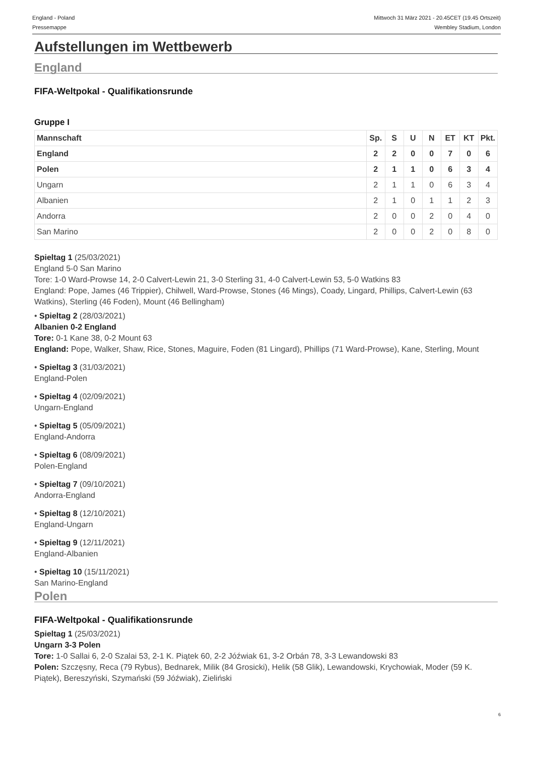England - Poland Mittwoch 31 März 2021 - 20.45CET (19.45 Ortszeit)
Pressemappe Wembley Stadium, London
Aufstellungen im Wettbewerb
England
FIFA-Weltpokal - Qualifikationsrunde
Gruppe I
| Mannschaft | Sp. | S | U | N | ET | KT | Pkt. |
| --- | --- | --- | --- | --- | --- | --- | --- |
| England | 2 | 2 | 0 | 0 | 7 | 0 | 6 |
| Polen | 2 | 1 | 1 | 0 | 6 | 3 | 4 |
| Ungarn | 2 | 1 | 1 | 0 | 6 | 3 | 4 |
| Albanien | 2 | 1 | 0 | 1 | 1 | 2 | 3 |
| Andorra | 2 | 0 | 0 | 2 | 0 | 4 | 0 |
| San Marino | 2 | 0 | 0 | 2 | 0 | 8 | 0 |
Spieltag 1 (25/03/2021)
England 5-0 San Marino
Tore: 1-0 Ward-Prowse 14, 2-0 Calvert-Lewin 21, 3-0 Sterling 31, 4-0 Calvert-Lewin 53, 5-0 Watkins 83
England: Pope, James (46 Trippier), Chilwell, Ward-Prowse, Stones (46 Mings), Coady, Lingard, Phillips, Calvert-Lewin (63 Watkins), Sterling (46 Foden), Mount (46 Bellingham)
• Spieltag 2 (28/03/2021)
Albanien 0-2 England
Tore: 0-1 Kane 38, 0-2 Mount 63
England: Pope, Walker, Shaw, Rice, Stones, Maguire, Foden (81 Lingard), Phillips (71 Ward-Prowse), Kane, Sterling, Mount
• Spieltag 3 (31/03/2021)
England-Polen
• Spieltag 4 (02/09/2021)
Ungarn-England
• Spieltag 5 (05/09/2021)
England-Andorra
• Spieltag 6 (08/09/2021)
Polen-England
• Spieltag 7 (09/10/2021)
Andorra-England
• Spieltag 8 (12/10/2021)
England-Ungarn
• Spieltag 9 (12/11/2021)
England-Albanien
• Spieltag 10 (15/11/2021)
San Marino-England
Polen
FIFA-Weltpokal - Qualifikationsrunde
Spieltag 1 (25/03/2021)
Ungarn 3-3 Polen
Tore: 1-0 Sallai 6, 2-0 Szalai 53, 2-1 K. Piątek 60, 2-2 Jóźwiak 61, 3-2 Orbán 78, 3-3 Lewandowski 83
Polen: Szczęsny, Reca (79 Rybus), Bednarek, Milik (84 Grosicki), Helik (58 Glik), Lewandowski, Krychowiak, Moder (59 K. Piątek), Bereszyński, Szymański (59 Jóźwiak), Zieliński
6